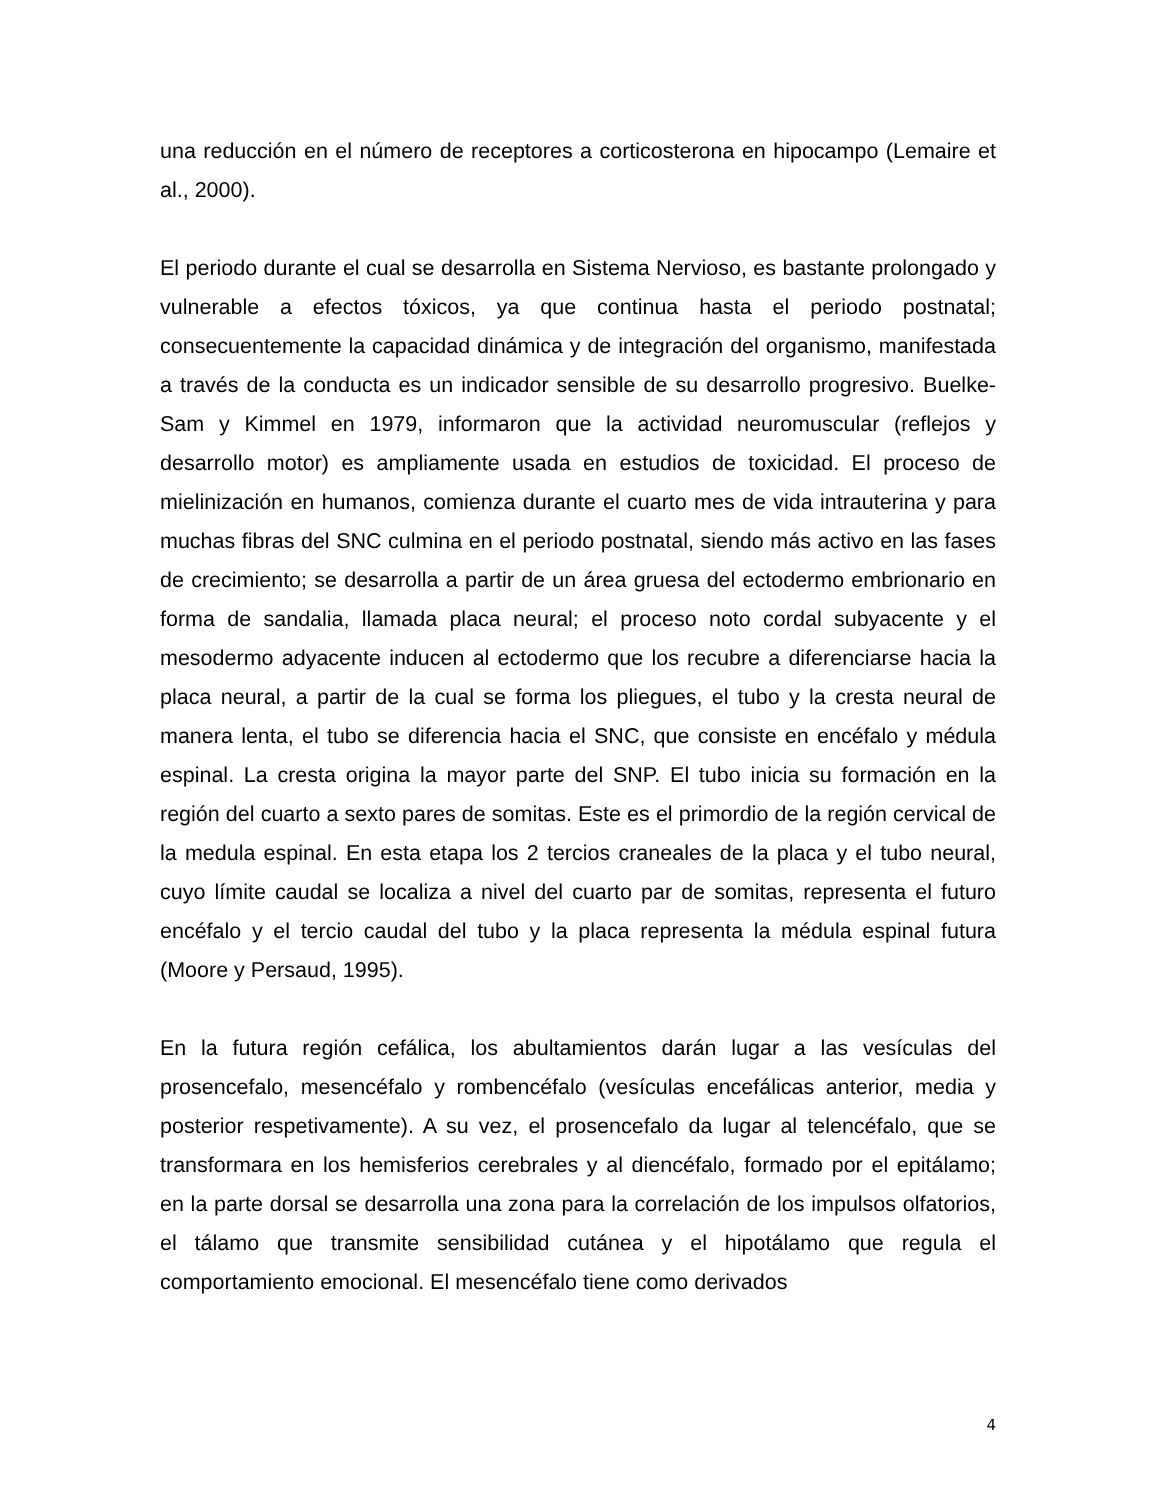una reducción en el número de receptores a corticosterona en hipocampo (Lemaire et al., 2000).
El periodo durante el cual se desarrolla en Sistema Nervioso, es bastante prolongado y vulnerable a efectos tóxicos, ya que continua hasta el periodo postnatal; consecuentemente la capacidad dinámica y de integración del organismo, manifestada a través de la conducta es un indicador sensible de su desarrollo progresivo. Buelke-Sam y Kimmel en 1979, informaron que la actividad neuromuscular (reflejos y desarrollo motor) es ampliamente usada en estudios de toxicidad. El proceso de mielinización en humanos, comienza durante el cuarto mes de vida intrauterina y para muchas fibras del SNC culmina en el periodo postnatal, siendo más activo en las fases de crecimiento; se desarrolla a partir de un área gruesa del ectodermo embrionario en forma de sandalia, llamada placa neural; el proceso noto cordal subyacente y el mesodermo adyacente inducen al ectodermo que los recubre a diferenciarse hacia la placa neural, a partir de la cual se forma los pliegues, el tubo y la cresta neural de manera lenta, el tubo se diferencia hacia el SNC, que consiste en encéfalo y médula espinal. La cresta origina la mayor parte del SNP. El tubo inicia su formación en la región del cuarto a sexto pares de somitas. Este es el primordio de la región cervical de la medula espinal. En esta etapa los 2 tercios craneales de la placa y el tubo neural, cuyo límite caudal se localiza a nivel del cuarto par de somitas, representa el futuro encéfalo y el tercio caudal del tubo y la placa representa la médula espinal futura (Moore y Persaud, 1995).
En la futura región cefálica, los abultamientos darán lugar a las vesículas del prosencefalo, mesencéfalo y rombencéfalo (vesículas encefálicas anterior, media y posterior respetivamente). A su vez, el prosencefalo da lugar al telencéfalo, que se transformara en los hemisferios cerebrales y al diencéfalo, formado por el epitálamo; en la parte dorsal se desarrolla una zona para la correlación de los impulsos olfatorios, el tálamo que transmite sensibilidad cutánea y el hipotálamo que regula el comportamiento emocional. El mesencéfalo tiene como derivados
4